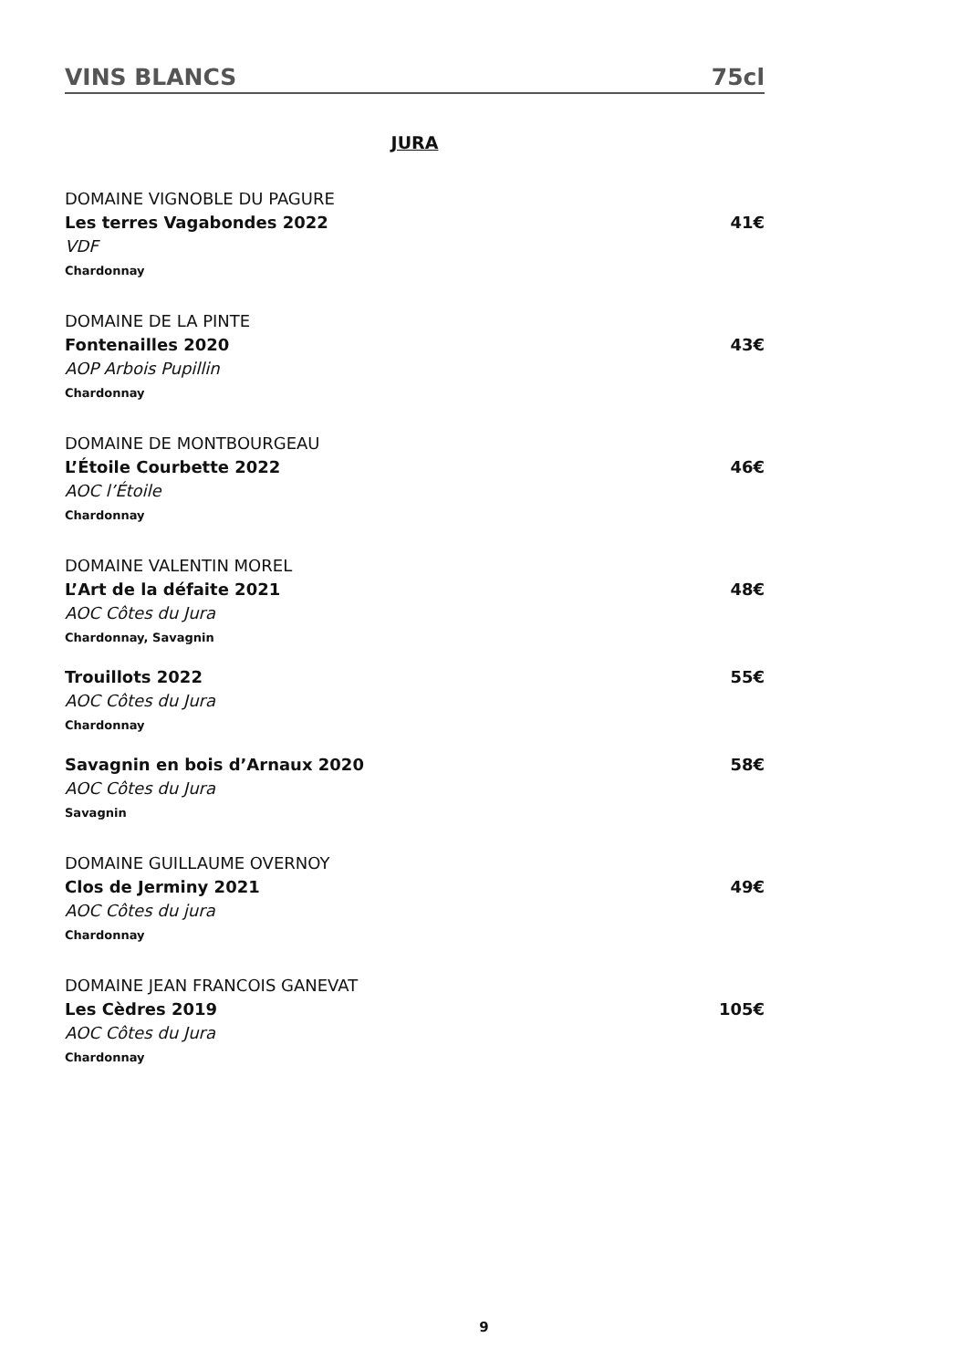VINS BLANCS 75cl
JURA
DOMAINE VIGNOBLE DU PAGURE
Les terres Vagabondes 2022 41€
VDF
Chardonnay
DOMAINE DE LA PINTE
Fontenailles 2020 43€
AOP Arbois Pupillin
Chardonnay
DOMAINE DE MONTBOURGEAU
L’Étoile Courbette 2022 46€
AOC l’Étoile
Chardonnay
DOMAINE VALENTIN MOREL
L’Art de la défaite 2021 48€
AOC Côtes du Jura
Chardonnay, Savagnin
Trouillots 2022 55€
AOC Côtes du Jura
Chardonnay
Savagnin en bois d’Arnaux 2020 58€
AOC Côtes du Jura
Savagnin
DOMAINE GUILLAUME OVERNOY
Clos de Jerminy 2021 49€
AOC Côtes du jura
Chardonnay
DOMAINE JEAN FRANCOIS GANEVAT
Les Cèdres 2019 105€
AOC Côtes du Jura
Chardonnay
9